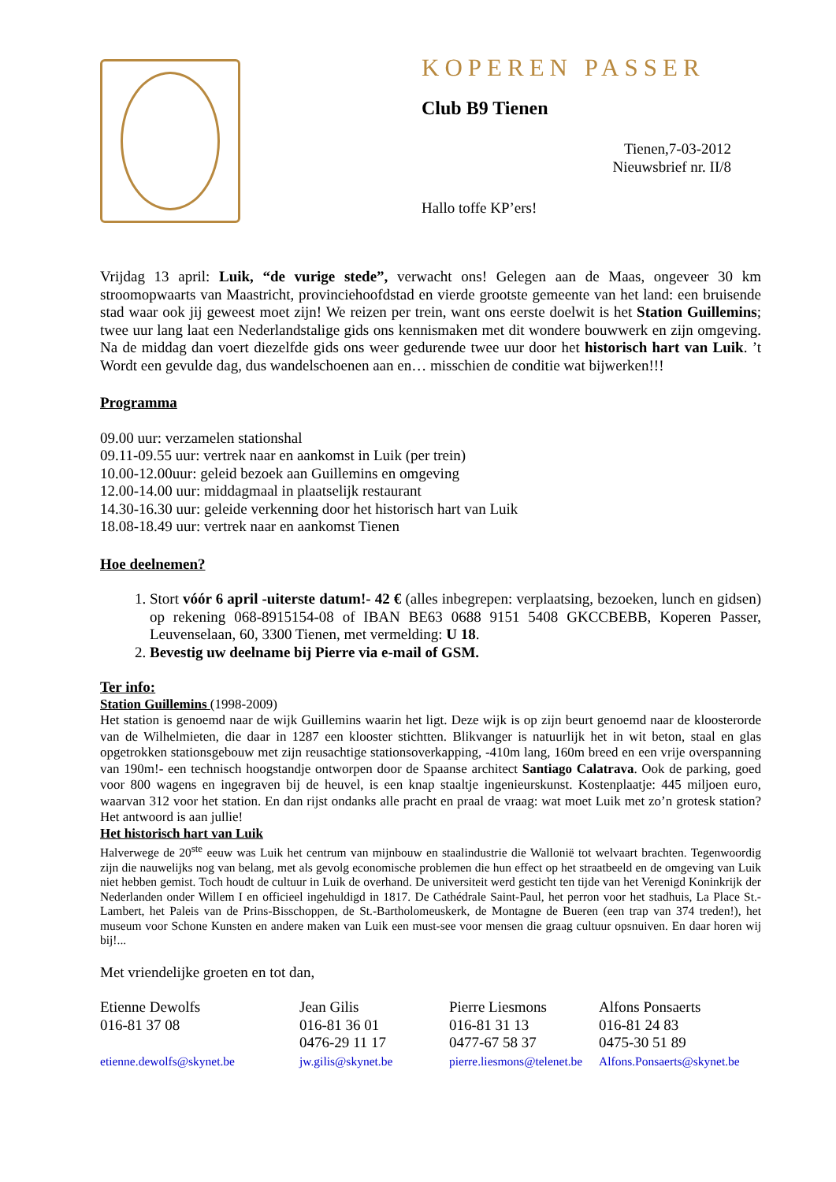KOPEREN PASSER
Club B9 Tienen
Tienen,7-03-2012
Nieuwsbrief nr. II/8
Hallo toffe KP’ers!
Vrijdag 13 april: Luik, “de vurige stede”, verwacht ons! Gelegen aan de Maas, ongeveer 30 km stroomopwaarts van Maastricht, provinciehoofdstad en vierde grootste gemeente van het land: een bruisende stad waar ook jij geweest moet zijn! We reizen per trein, want ons eerste doelwit is het Station Guillemins; twee uur lang laat een Nederlandstalige gids ons kennismaken met dit wondere bouwwerk en zijn omgeving. Na de middag dan voert diezelfde gids ons weer gedurende twee uur door het historisch hart van Luik. ’t Wordt een gevulde dag, dus wandelschoenen aan en… misschien de conditie wat bijwerken!!!
Programma
09.00 uur: verzamelen stationshal
09.11-09.55 uur: vertrek naar en aankomst in Luik (per trein)
10.00-12.00uur: geleid bezoek aan Guillemins en omgeving
12.00-14.00 uur: middagmaal in plaatselijk restaurant
14.30-16.30 uur: geleide verkenning door het historisch hart van Luik
18.08-18.49 uur: vertrek naar en aankomst Tienen
Hoe deelnemen?
1. Stort vóór 6 april -uiterste datum!- 42 € (alles inbegrepen: verplaatsing, bezoeken, lunch en gidsen) op rekening 068-8915154-08 of IBAN BE63 0688 9151 5408 GKCCBEBB, Koperen Passer, Leuvenselaan, 60, 3300 Tienen, met vermelding: U 18.
2. Bevestig uw deelname bij Pierre via e-mail of GSM.
Ter info:
Station Guillemins (1998-2009)
Het station is genoemd naar de wijk Guillemins waarin het ligt. Deze wijk is op zijn beurt genoemd naar de kloosterorde van de Wilhelmieten, die daar in 1287 een klooster stichtten. Blikvanger is natuurlijk het in wit beton, staal en glas opgetrokken stationsgebouw met zijn reusachtige stationsoverkapping, -410m lang, 160m breed en een vrije overspanning van 190m!- een technisch hoogstandje ontworpen door de Spaanse architect Santiago Calatrava. Ook de parking, goed voor 800 wagens en ingegraven bij de heuvel, is een knap staaltje ingenieurskunst. Kostenplaatje: 445 miljoen euro, waarvan 312 voor het station. En dan rijst ondanks alle pracht en praal de vraag: wat moet Luik met zo’n grotesk station? Het antwoord is aan jullie!
Het historisch hart van Luik
Halverwege de 20<sup>ste</sup> eeuw was Luik het centrum van mijnbouw en staalindustrie die Wallonië tot welvaart brachten. Tegenwoordig zijn die nauwelijks nog van belang, met als gevolg economische problemen die hun effect op het straatbeeld en de omgeving van Luik niet hebben gemist. Toch houdt de cultuur in Luik de overhand. De universiteit werd gesticht ten tijde van het Verenigd Koninkrijk der Nederlanden onder Willem I en officieel ingehuldigd in 1817. De Cathédrale Saint-Paul, het perron voor het stadhuis, La Place St.-Lambert, het Paleis van de Prins-Bisschoppen, de St.-Bartholomeuskerk, de Montagne de Bueren (een trap van 374 treden!), het museum voor Schone Kunsten en andere maken van Luik een must-see voor mensen die graag cultuur opsnuiven. En daar horen wij bij!...
Met vriendelijke groeten en tot dan,
Etienne Dewolfs
016-81 37 08
etienne.dewolfs@skynet.be
Jean Gilis
016-81 36 01
0476-29 11 17
jw.gilis@skynet.be
Pierre Liesmons
016-81 31 13
0477-67 58 37
pierre.liesmons@telenet.be
Alfons Ponsaerts
016-81 24 83
0475-30 51 89
Alfons.Ponsaerts@skynet.be